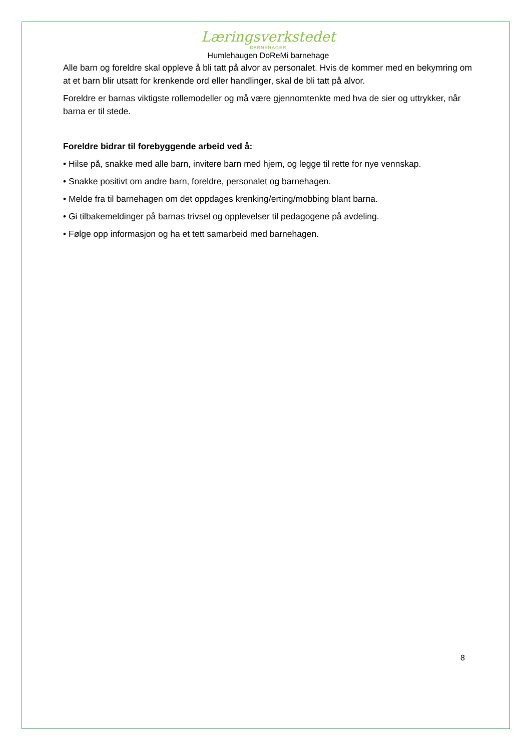Læringsverkstedet
BARNEHAGER
Humlehaugen DoReMi barnehage
Alle barn og foreldre skal oppleve å bli tatt på alvor av personalet. Hvis de kommer med en bekymring om at et barn blir utsatt for krenkende ord eller handlinger, skal de bli tatt på alvor.
Foreldre er barnas viktigste rollemodeller og må være gjennomtenkte med hva de sier og uttrykker, når barna er til stede.
Foreldre bidrar til forebyggende arbeid ved å:
• Hilse på, snakke med alle barn, invitere barn med hjem, og legge til rette for nye vennskap.
• Snakke positivt om andre barn, foreldre, personalet og barnehagen.
• Melde fra til barnehagen om det oppdages krenking/erting/mobbing blant barna.
• Gi tilbakemeldinger på barnas trivsel og opplevelser til pedagogene på avdeling.
• Følge opp informasjon og ha et tett samarbeid med barnehagen.
8